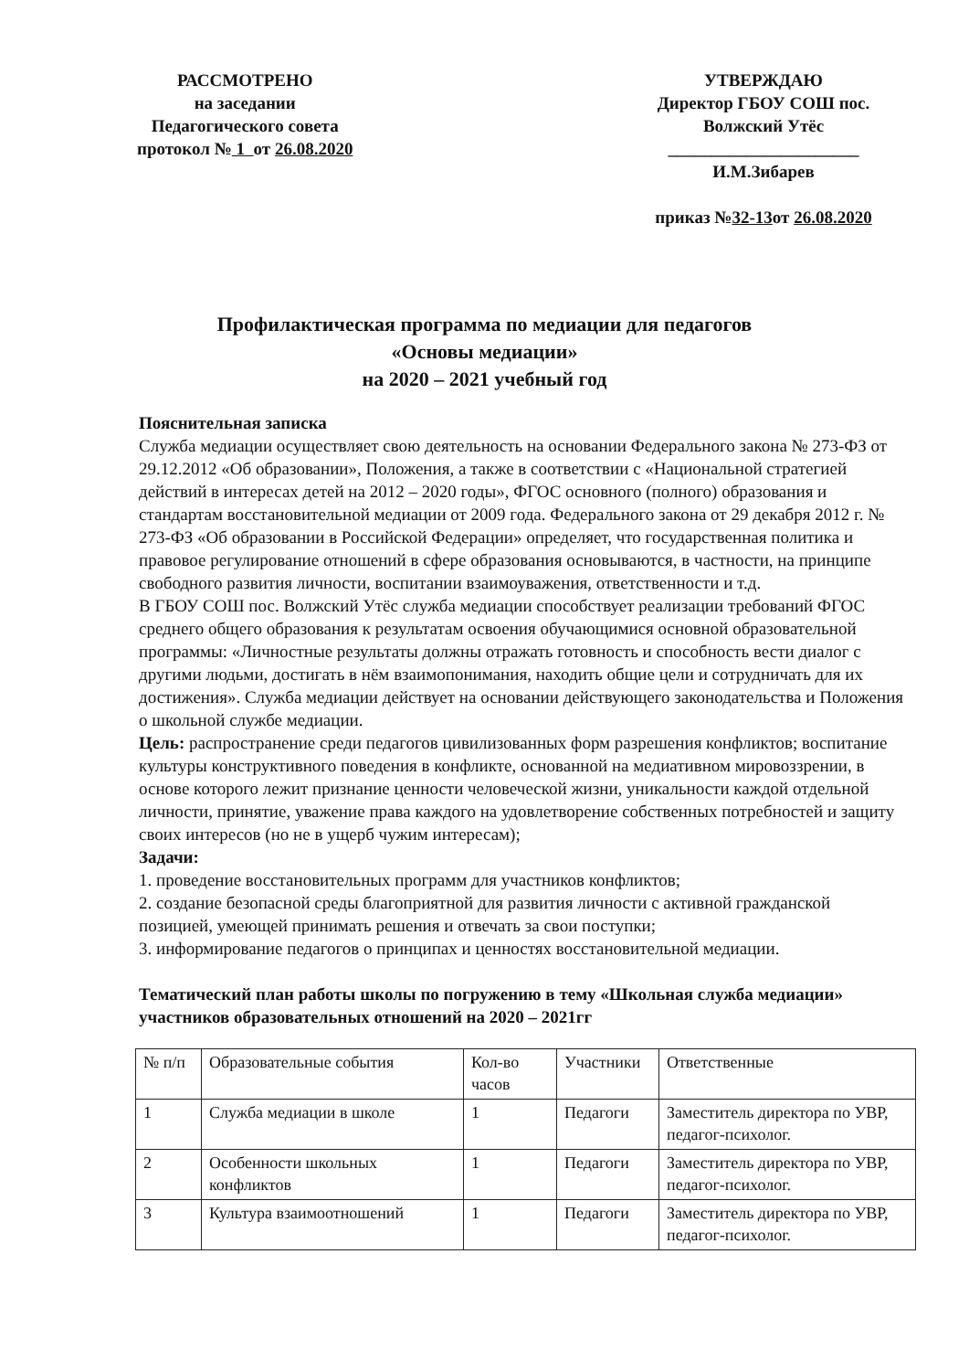РАССМОТРЕНО
на заседании
Педагогического совета
протокол № 1 от 26.08.2020
УТВЕРЖДАЮ
Директор ГБОУ СОШ пос. Волжский Утёс
______________________
И.М.Зибарев
приказ №32-13от 26.08.2020
Профилактическая программа по медиации для педагогов
«Основы медиации»
на 2020 – 2021 учебный год
Пояснительная записка
Служба медиации осуществляет свою деятельность на основании Федерального закона № 273-ФЗ от 29.12.2012 «Об образовании», Положения, а также в соответствии с «Национальной стратегией действий в интересах детей на 2012 – 2020 годы», ФГОС основного (полного) образования и стандартам восстановительной медиации от 2009 года. Федерального закона от 29 декабря 2012 г. № 273-ФЗ «Об образовании в Российской Федерации» определяет, что государственная политика и правовое регулирование отношений в сфере образования основываются, в частности, на принципе свободного развития личности, воспитании взаимоуважения, ответственности и т.д.
В ГБОУ СОШ пос. Волжский Утёс служба медиации способствует реализации требований ФГОС среднего общего образования к результатам освоения обучающимися основной образовательной программы: «Личностные результаты должны отражать готовность и способность вести диалог с другими людьми, достигать в нём взаимопонимания, находить общие цели и сотрудничать для их достижения». Служба медиации действует на основании действующего законодательства и Положения о школьной службе медиации.
Цель: распространение среди педагогов цивилизованных форм разрешения конфликтов; воспитание культуры конструктивного поведения в конфликте, основанной на медиативном мировоззрении, в основе которого лежит признание ценности человеческой жизни, уникальности каждой отдельной личности, принятие, уважение права каждого на удовлетворение собственных потребностей и защиту своих интересов (но не в ущерб чужим интересам);
Задачи:
1. проведение восстановительных программ для участников конфликтов;
2. создание безопасной среды благоприятной для развития личности с активной гражданской позицией, умеющей принимать решения и отвечать за свои поступки;
3. информирование педагогов о принципах и ценностях восстановительной медиации.
Тематический план работы школы по погружению в тему «Школьная служба медиации» участников образовательных отношений на 2020 – 2021гг
| № п/п | Образовательные события | Кол-во часов | Участники | Ответственные |
| 1 | Служба медиации в школе | 1 | Педагоги | Заместитель директора по УВР, педагог-психолог. |
| 2 | Особенности школьных конфликтов | 1 | Педагоги | Заместитель директора по УВР, педагог-психолог. |
| 3 | Культура взаимоотношений | 1 | Педагоги | Заместитель директора по УВР, педагог-психолог. |